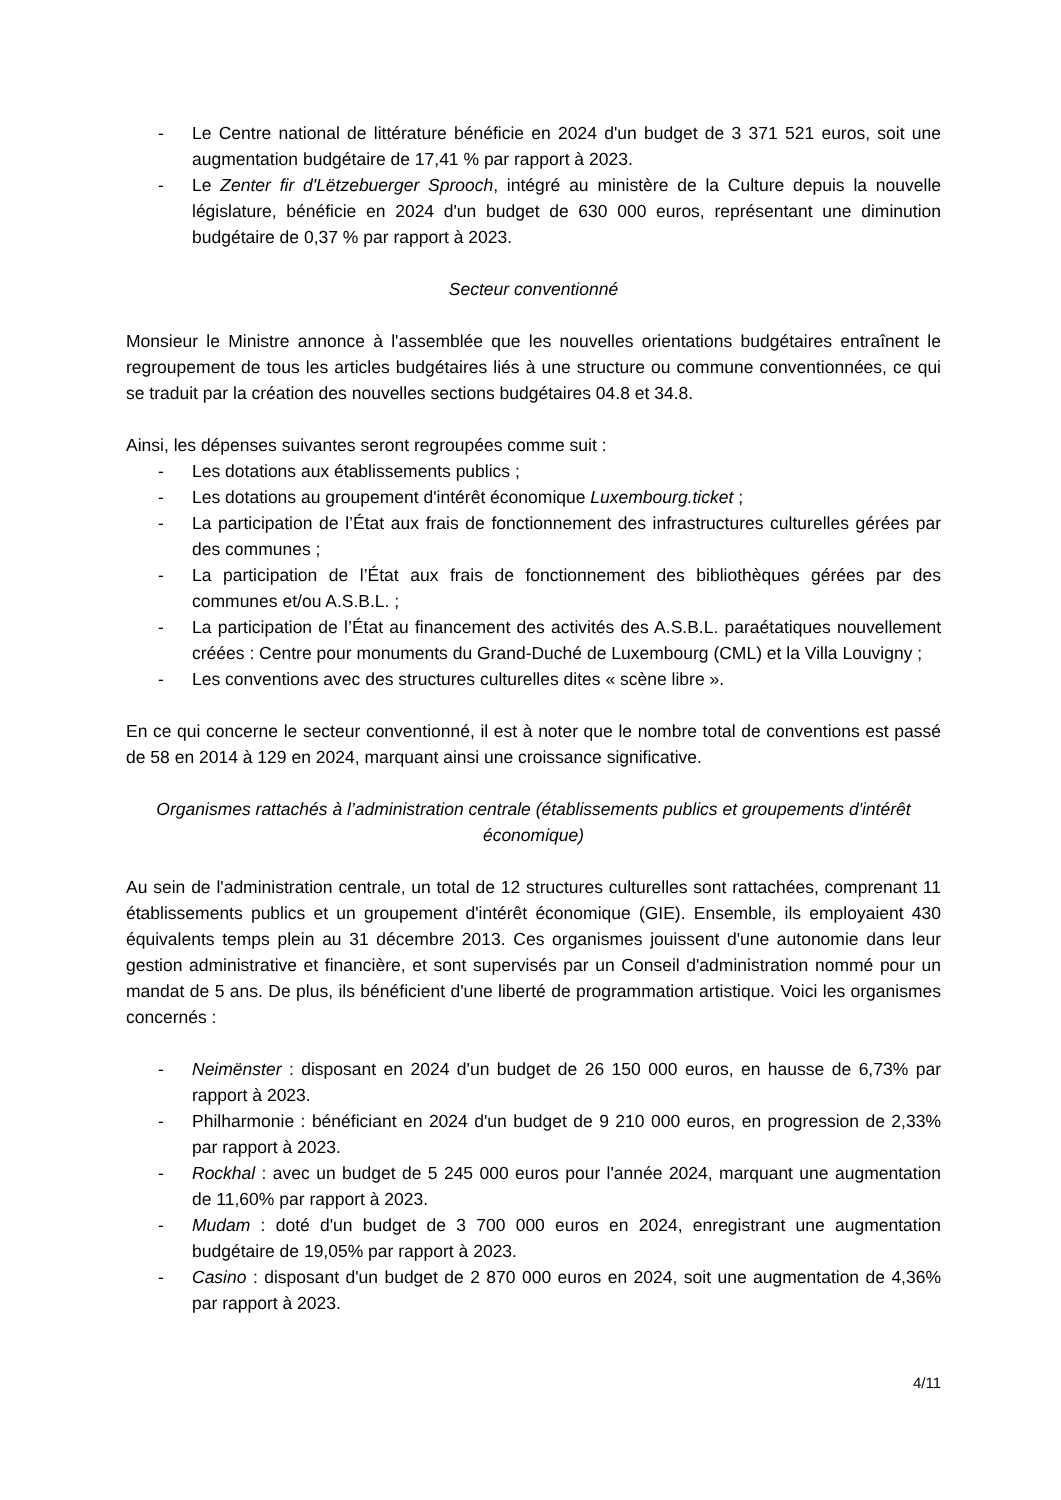- Le Centre national de littérature bénéficie en 2024 d'un budget de 3 371 521 euros, soit une augmentation budgétaire de 17,41 % par rapport à 2023.
- Le Zenter fir d'Lëtzebuerger Sprooch, intégré au ministère de la Culture depuis la nouvelle législature, bénéficie en 2024 d'un budget de 630 000 euros, représentant une diminution budgétaire de 0,37 % par rapport à 2023.
Secteur conventionné
Monsieur le Ministre annonce à l'assemblée que les nouvelles orientations budgétaires entraînent le regroupement de tous les articles budgétaires liés à une structure ou commune conventionnées, ce qui se traduit par la création des nouvelles sections budgétaires 04.8 et 34.8.
Ainsi, les dépenses suivantes seront regroupées comme suit :
- Les dotations aux établissements publics ;
- Les dotations au groupement d'intérêt économique Luxembourg.ticket ;
- La participation de l’État aux frais de fonctionnement des infrastructures culturelles gérées par des communes ;
- La participation de l’État aux frais de fonctionnement des bibliothèques gérées par des communes et/ou A.S.B.L. ;
- La participation de l’État au financement des activités des A.S.B.L. paraétatiques nouvellement créées : Centre pour monuments du Grand-Duché de Luxembourg (CML) et la Villa Louvigny ;
- Les conventions avec des structures culturelles dites « scène libre ».
En ce qui concerne le secteur conventionné, il est à noter que le nombre total de conventions est passé de 58 en 2014 à 129 en 2024, marquant ainsi une croissance significative.
Organismes rattachés à l’administration centrale (établissements publics et groupements d'intérêt économique)
Au sein de l'administration centrale, un total de 12 structures culturelles sont rattachées, comprenant 11 établissements publics et un groupement d'intérêt économique (GIE). Ensemble, ils employaient 430 équivalents temps plein au 31 décembre 2013. Ces organismes jouissent d'une autonomie dans leur gestion administrative et financière, et sont supervisés par un Conseil d'administration nommé pour un mandat de 5 ans. De plus, ils bénéficient d'une liberté de programmation artistique. Voici les organismes concernés :
- Neimënster : disposant en 2024 d'un budget de 26 150 000 euros, en hausse de 6,73% par rapport à 2023.
- Philharmonie : bénéficiant en 2024 d'un budget de 9 210 000 euros, en progression de 2,33% par rapport à 2023.
- Rockhal : avec un budget de 5 245 000 euros pour l'année 2024, marquant une augmentation de 11,60% par rapport à 2023.
- Mudam : doté d'un budget de 3 700 000 euros en 2024, enregistrant une augmentation budgétaire de 19,05% par rapport à 2023.
- Casino : disposant d'un budget de 2 870 000 euros en 2024, soit une augmentation de 4,36% par rapport à 2023.
4/11